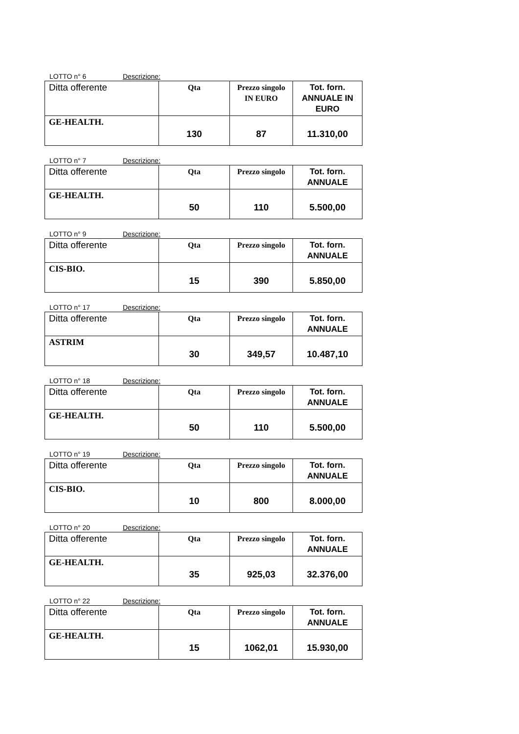LOTTO n° 6 Descrizione:
| Ditta offerente | Qta | Prezzo singolo IN EURO | Tot. forn. ANNUALE IN EURO |
| --- | --- | --- | --- |
| GE-HEALTH. | 130 | 87 | 11.310,00 |
LOTTO n° 7 Descrizione:
| Ditta offerente | Qta | Prezzo singolo | Tot. forn. ANNUALE |
| --- | --- | --- | --- |
| GE-HEALTH. | 50 | 110 | 5.500,00 |
LOTTO n° 9 Descrizione:
| Ditta offerente | Qta | Prezzo singolo | Tot. forn. ANNUALE |
| --- | --- | --- | --- |
| CIS-BIO. | 15 | 390 | 5.850,00 |
LOTTO n° 17 Descrizione:
| Ditta offerente | Qta | Prezzo singolo | Tot. forn. ANNUALE |
| --- | --- | --- | --- |
| ASTRIM | 30 | 349,57 | 10.487,10 |
LOTTO n° 18 Descrizione:
| Ditta offerente | Qta | Prezzo singolo | Tot. forn. ANNUALE |
| --- | --- | --- | --- |
| GE-HEALTH. | 50 | 110 | 5.500,00 |
LOTTO n° 19 Descrizione:
| Ditta offerente | Qta | Prezzo singolo | Tot. forn. ANNUALE |
| --- | --- | --- | --- |
| CIS-BIO. | 10 | 800 | 8.000,00 |
LOTTO n° 20 Descrizione:
| Ditta offerente | Qta | Prezzo singolo | Tot. forn. ANNUALE |
| --- | --- | --- | --- |
| GE-HEALTH. | 35 | 925,03 | 32.376,00 |
LOTTO n° 22 Descrizione:
| Ditta offerente | Qta | Prezzo singolo | Tot. forn. ANNUALE |
| --- | --- | --- | --- |
| GE-HEALTH. | 15 | 1062,01 | 15.930,00 |